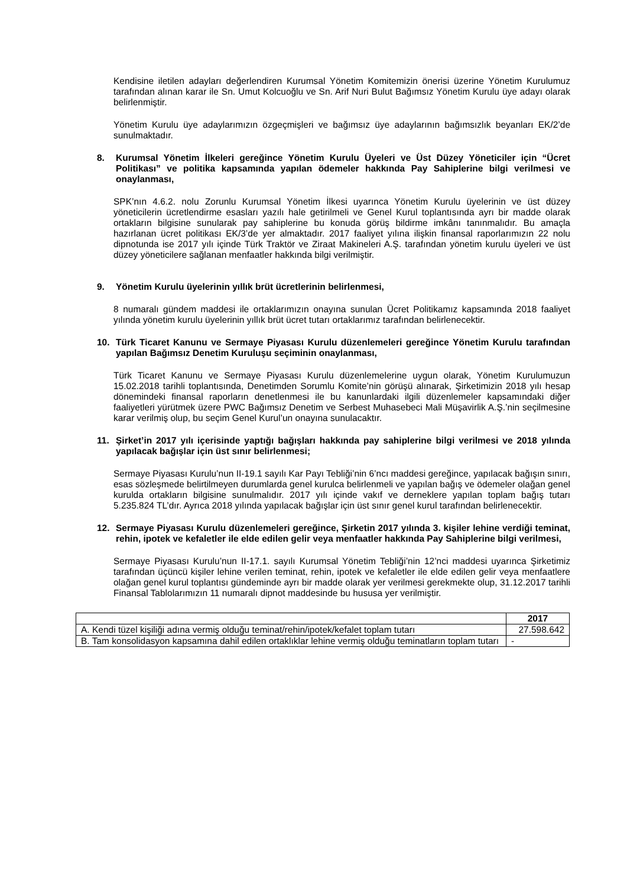Kendisine iletilen adayları değerlendiren Kurumsal Yönetim Komitemizin önerisi üzerine Yönetim Kurulumuz tarafından alınan karar ile Sn. Umut Kolcuoğlu ve Sn. Arif Nuri Bulut Bağımsız Yönetim Kurulu üye adayı olarak belirlenmiştir.
Yönetim Kurulu üye adaylarımızın özgeçmişleri ve bağımsız üye adaylarının bağımsızlık beyanları EK/2’de sunulmaktadır.
8. Kurumsal Yönetim İlkeleri gereğince Yönetim Kurulu Üyeleri ve Üst Düzey Yöneticiler için “Ücret Politikası” ve politika kapsamında yapılan ödemeler hakkında Pay Sahiplerine bilgi verilmesi ve onaylanması,
SPK’nın 4.6.2. nolu Zorunlu Kurumsal Yönetim İlkesi uyarınca Yönetim Kurulu üyelerinin ve üst düzey yöneticilerin ücretlendirme esasları yazılı hale getirilmeli ve Genel Kurul toplantısında ayrı bir madde olarak ortakların bilgisine sunularak pay sahiplerine bu konuda görüş bildirme imkânı tanınmalıdır. Bu amaçla hazırlanan ücret politikası EK/3’de yer almaktadır. 2017 faaliyet yılına ilişkin finansal raporlarımızın 22 nolu dipnotunda ise 2017 yılı içinde Türk Traktör ve Ziraat Makineleri A.Ş. tarafından yönetim kurulu üyeleri ve üst düzey yöneticilere sağlanan menfaatler hakkında bilgi verilmiştir.
9. Yönetim Kurulu üyelerinin yıllık brüt ücretlerinin belirlenmesi,
8 numaralı gündem maddesi ile ortaklarımızın onayına sunulan Ücret Politikamız kapsamında 2018 faaliyet yılında yönetim kurulu üyelerinin yıllık brüt ücret tutarı ortaklarımız tarafından belirlenecektir.
10. Türk Ticaret Kanunu ve Sermaye Piyasası Kurulu düzenlemeleri gereğince Yönetim Kurulu tarafından yapılan Bağımsız Denetim Kuruluşu seçiminin onaylanması,
Türk Ticaret Kanunu ve Sermaye Piyasası Kurulu düzenlemelerine uygun olarak, Yönetim Kurulumuzun 15.02.2018 tarihli toplantısında, Denetimden Sorumlu Komite’nin görüşü alınarak, Şirketimizin 2018 yılı hesap dönemindeki finansal raporların denetlenmesi ile bu kanunlardaki ilgili düzenlemeler kapsamındaki diğer faaliyetleri yürütmek üzere PWC Bağımsız Denetim ve Serbest Muhasebeci Mali Müşavirlik A.Ş.’nin seçilmesine karar verilmiş olup, bu seçim Genel Kurul’un onayına sunulacaktır.
11. Şirket’in 2017 yılı içerisinde yaptığı bağışları hakkında pay sahiplerine bilgi verilmesi ve 2018 yılında yapılacak bağışlar için üst sınır belirlenmesi;
Sermaye Piyasası Kurulu’nun II-19.1 sayılı Kar Payı Tebliği’nin 6’ncı maddesi gereğince, yapılacak bağışın sınırı, esas sözleşmede belirtilmeyen durumlarda genel kurulca belirlenmeli ve yapılan bağış ve ödemeler olağan genel kurulda ortakların bilgisine sunulmalıdır. 2017 yılı içinde vakıf ve derneklere yapılan toplam bağış tutarı 5.235.824 TL’dır. Ayrıca 2018 yılında yapılacak bağışlar için üst sınır genel kurul tarafından belirlenecektir.
12. Sermaye Piyasası Kurulu düzenlemeleri gereğince, Şirketin 2017 yılında 3. kişiler lehine verdiği teminat, rehin, ipotek ve kefaletler ile elde edilen gelir veya menfaatler hakkında Pay Sahiplerine bilgi verilmesi,
Sermaye Piyasası Kurulu’nun II-17.1. sayılı Kurumsal Yönetim Tebliği’nin 12’nci maddesi uyarınca Şirketimiz tarafından üçüncü kişiler lehine verilen teminat, rehin, ipotek ve kefaletler ile elde edilen gelir veya menfaatlere olağan genel kurul toplantısı gündeminde ayrı bir madde olarak yer verilmesi gerekmekte olup, 31.12.2017 tarihli Finansal Tablolarımızın 11 numaralı dipnot maddesinde bu hususa yer verilmiştir.
| | 2017 |
| --- | --- |
| A. Kendi tüzel kişiliği adına vermiş olduğu teminat/rehin/ipotek/kefalet toplam tutarı | 27.598.642 |
| B. Tam konsolidasyon kapsamına dahil edilen ortaklıklar lehine vermiş olduğu teminatların toplam tutarı | - |